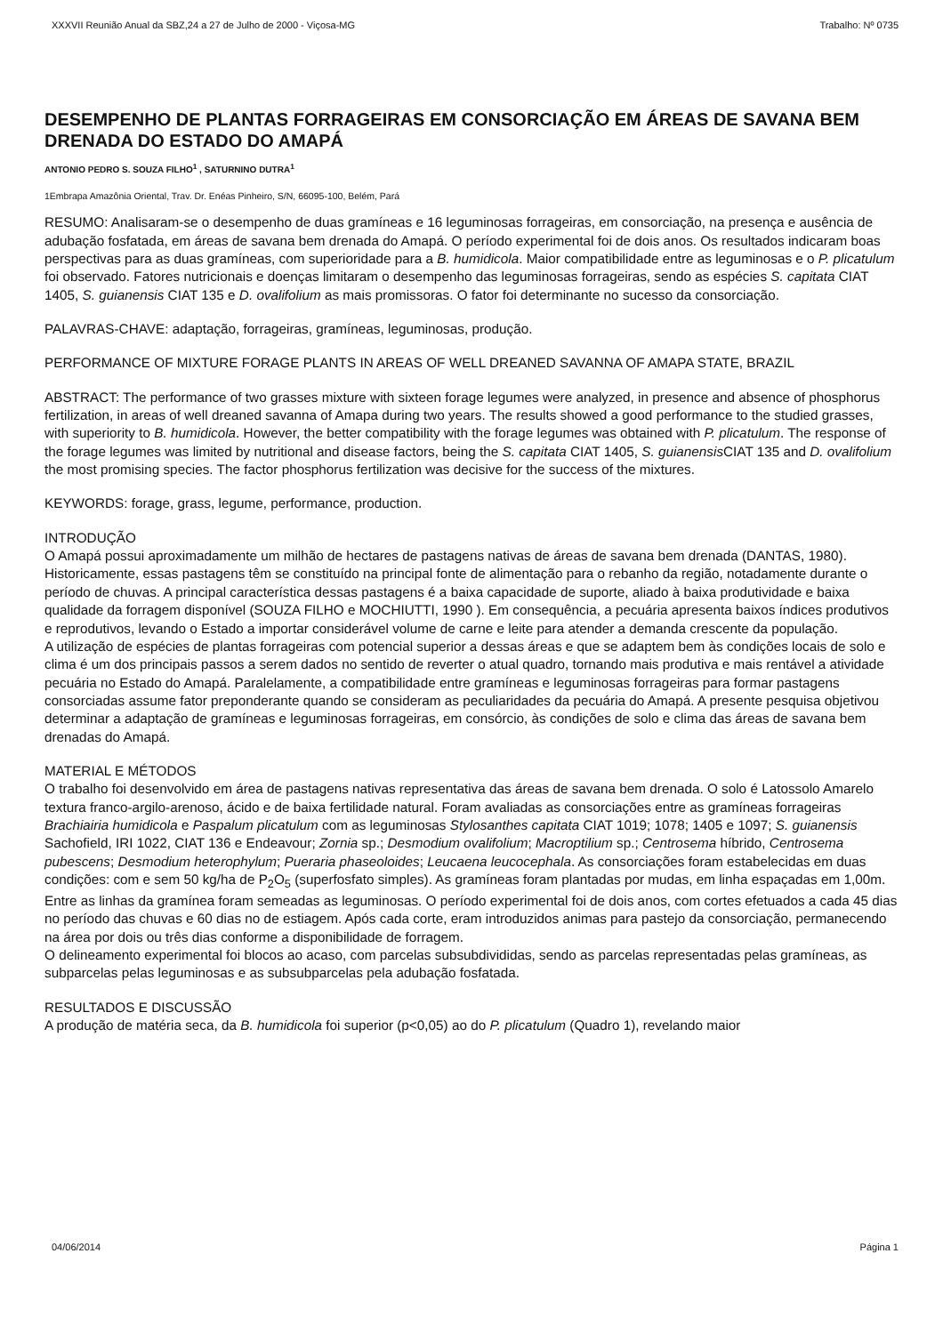XXXVII Reunião Anual da SBZ,24 a 27 de Julho de 2000 - Viçosa-MG Trabalho: Nº 0735
DESEMPENHO DE PLANTAS FORRAGEIRAS EM CONSORCIAÇÃO EM ÁREAS DE SAVANA BEM DRENADA DO ESTADO DO AMAPÁ
ANTONIO PEDRO S. SOUZA FILHO<sup>1</sup> , SATURNINO DUTRA<sup>1</sup>
1Embrapa Amazônia Oriental, Trav. Dr. Enéas Pinheiro, S/N, 66095-100, Belém, Pará
RESUMO: Analisaram-se o desempenho de duas gramíneas e 16 leguminosas forrageiras, em consorciação, na presença e ausência de adubação fosfatada, em áreas de savana bem drenada do Amapá. O período experimental foi de dois anos. Os resultados indicaram boas perspectivas para as duas gramíneas, com superioridade para a B. humidicola. Maior compatibilidade entre as leguminosas e o P. plicatulum foi observado. Fatores nutricionais e doenças limitaram o desempenho das leguminosas forrageiras, sendo as espécies S. capitata CIAT 1405, S. guianensis CIAT 135 e D. ovalifolium as mais promissoras. O fator foi determinante no sucesso da consorciação.
PALAVRAS-CHAVE: adaptação, forrageiras, gramíneas, leguminosas, produção.
PERFORMANCE OF MIXTURE FORAGE PLANTS IN AREAS OF WELL DREANED SAVANNA OF AMAPA STATE, BRAZIL
ABSTRACT: The performance of two grasses mixture with sixteen forage legumes were analyzed, in presence and absence of phosphorus fertilization, in areas of well dreaned savanna of Amapa during two years. The results showed a good performance to the studied grasses, with superiority to B. humidicola. However, the better compatibility with the forage legumes was obtained with P. plicatulum. The response of the forage legumes was limited by nutritional and disease factors, being the S. capitata CIAT 1405, S. guianensis CIAT 135 and D. ovalifolium the most promising species. The factor phosphorus fertilization was decisive for the success of the mixtures.
KEYWORDS: forage, grass, legume, performance, production.
INTRODUÇÃO
O Amapá possui aproximadamente um milhão de hectares de pastagens nativas de áreas de savana bem drenada (DANTAS, 1980). Historicamente, essas pastagens têm se constituído na principal fonte de alimentação para o rebanho da região, notadamente durante o período de chuvas. A principal característica dessas pastagens é a baixa capacidade de suporte, aliado à baixa produtividade e baixa qualidade da forragem disponível (SOUZA FILHO e MOCHIUTTI, 1990 ). Em consequência, a pecuária apresenta baixos índices produtivos e reprodutivos, levando o Estado a importar considerável volume de carne e leite para atender a demanda crescente da população.
A utilização de espécies de plantas forrageiras com potencial superior a dessas áreas e que se adaptem bem às condições locais de solo e clima é um dos principais passos a serem dados no sentido de reverter o atual quadro, tornando mais produtiva e mais rentável a atividade pecuária no Estado do Amapá. Paralelamente, a compatibilidade entre gramíneas e leguminosas forrageiras para formar pastagens consorciadas assume fator preponderante quando se consideram as peculiaridades da pecuária do Amapá. A presente pesquisa objetivou determinar a adaptação de gramíneas e leguminosas forrageiras, em consórcio, às condições de solo e clima das áreas de savana bem drenadas do Amapá.
MATERIAL E MÉTODOS
O trabalho foi desenvolvido em área de pastagens nativas representativa das áreas de savana bem drenada. O solo é Latossolo Amarelo textura franco-argilo-arenoso, ácido e de baixa fertilidade natural. Foram avaliadas as consorciações entre as gramíneas forrageiras Brachiairia humidicola e Paspalum plicatulum com as leguminosas Stylosanthes capitata CIAT 1019; 1078; 1405 e 1097; S. guianensis Sachofield, IRI 1022, CIAT 136 e Endeavour; Zornia sp.; Desmodium ovalifolium; Macroptilium sp.; Centrosema híbrido, Centrosema pubescens; Desmodium heterophylum; Pueraria phaseoloides; Leucaena leucocephala. As consorciações foram estabelecidas em duas condições: com e sem 50 kg/ha de P<sub>2</sub>O<sub>5</sub> (superfosfato simples). As gramíneas foram plantadas por mudas, em linha espaçadas em 1,00m. Entre as linhas da gramínea foram semeadas as leguminosas. O período experimental foi de dois anos, com cortes efetuados a cada 45 dias no período das chuvas e 60 dias no de estiagem. Após cada corte, eram introduzidos animas para pastejo da consorciação, permanecendo na área por dois ou três dias conforme a disponibilidade de forragem.
O delineamento experimental foi blocos ao acaso, com parcelas subsubdivididas, sendo as parcelas representadas pelas gramíneas, as subparcelas pelas leguminosas e as subsubparcelas pela adubação fosfatada.
RESULTADOS E DISCUSSÃO
A produção de matéria seca, da B. humidicola foi superior (p<0,05) ao do P. plicatulum (Quadro 1), revelando maior
04/06/2014 Página 1